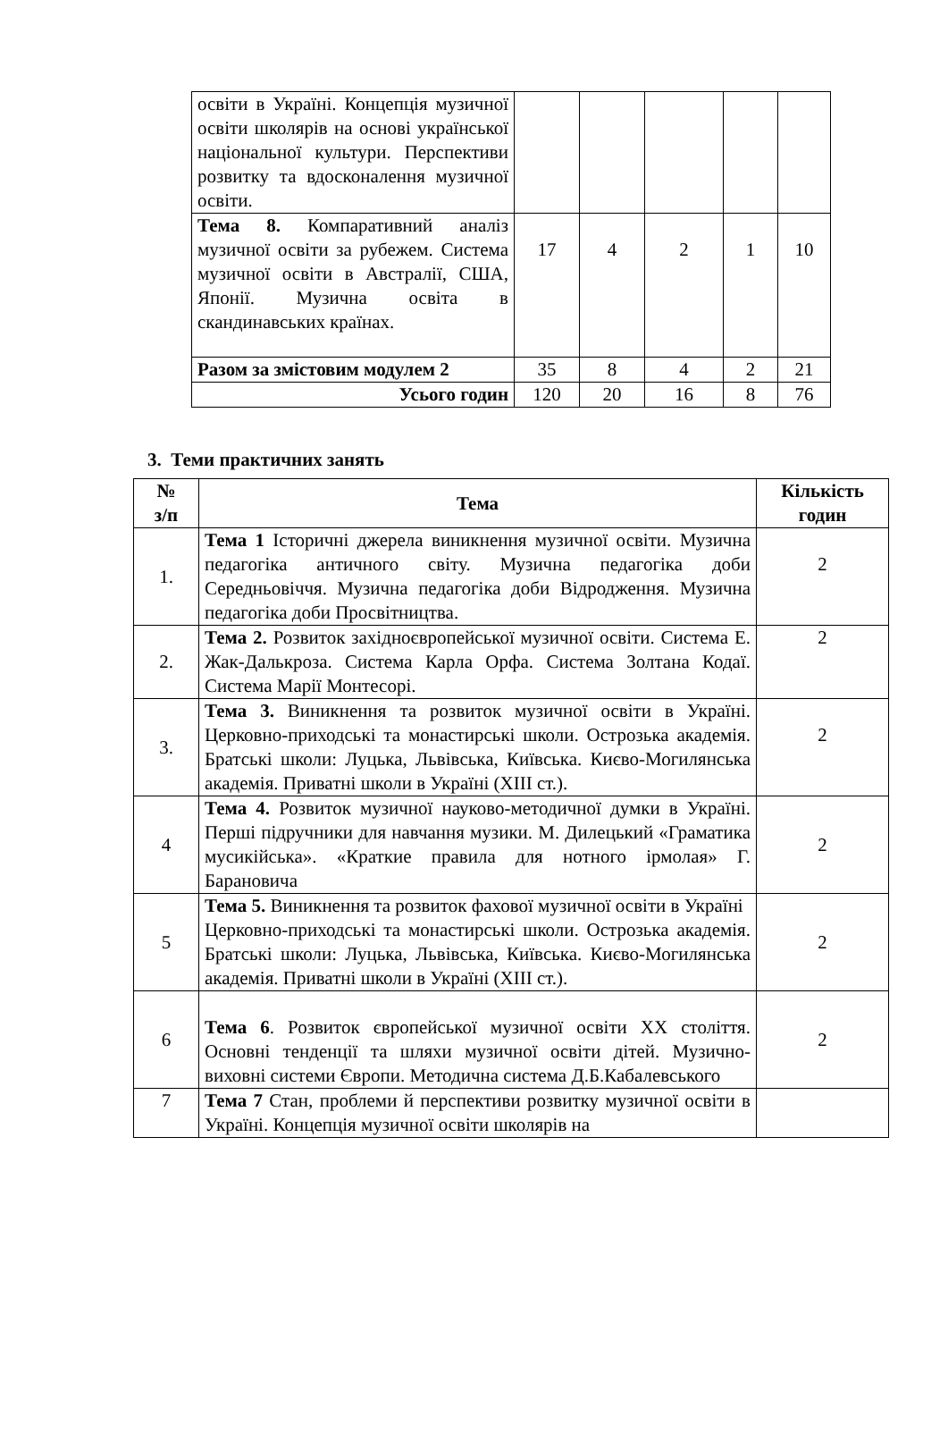| освіти в Україні. Концепція музичної освіти школярів на основі української національної культури. Перспективи розвитку та вдосконалення музичної освіти. | | | | | |
| Тема 8. Компаративний аналіз музичної освіти за рубежем. Система музичної освіти в Австралії, США, Японії. Музична освіта в скандинавських країнах. | 17 | 4 | 2 | 1 | 10 |
| Разом за змістовим модулем 2 | 35 | 8 | 4 | 2 | 21 |
| Усього годин | 120 | 20 | 16 | 8 | 76 |
3. Теми практичних занять
| № з/п | Тема | Кількість годин |
| --- | --- | --- |
| 1. | Тема 1 Історичні джерела виникнення музичної освіти. Музична педагогіка античного світу. Музична педагогіка доби Середньовіччя. Музична педагогіка доби Відродження. Музична педагогіка доби Просвітництва. | 2 |
| 2. | Тема 2. Розвиток західноєвропейської музичної освіти. Система Е. Жак-Далькроза. Система Карла Орфа. Система Золтана Кодаї. Система Марії Монтесорі. | 2 |
| 3. | Тема 3. Виникнення та розвиток музичної освіти в Україні. Церковно-приходські та монастирські школи. Острозька академія. Братські школи: Луцька, Львівська, Київська. Києво-Могилянська академія. Приватні школи в Україні (XIII ст.). | 2 |
| 4 | Тема 4. Розвиток музичної науково-методичної думки в Україні. Перші підручники для навчання музики. М. Дилецький «Граматика мусикійська». «Краткие правила для нотного ірмолая» Г. Барановича | 2 |
| 5 | Тема 5. Виникнення та розвиток фахової музичної освіти в Україні Церковно-приходські та монастирські школи. Острозька академія. Братські школи: Луцька, Львівська, Київська. Києво-Могилянська академія. Приватні школи в Україні (XIII ст.). | 2 |
| 6 | Тема 6 . Розвиток європейської музичної освіти ХХ століття. Основні тенденції та шляхи музичної освіти дітей. Музично-виховні системи Європи. Методична система Д.Б.Кабалевського | 2 |
| 7 | Тема 7 Стан, проблеми й перспективи розвитку музичної освіти в Україні. Концепція музичної освіти школярів на | |